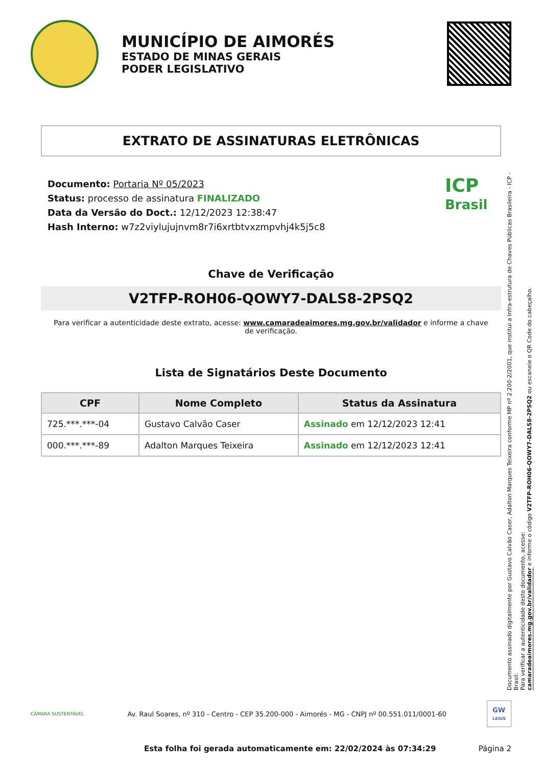MUNICÍPIO DE AIMORÉS
ESTADO DE MINAS GERAIS
PODER LEGISLATIVO
EXTRATO DE ASSINATURAS ELETRÔNICAS
Documento: Portaria Nº 05/2023
Status: processo de assinatura FINALIZADO
Data da Versão do Doct.: 12/12/2023 12:38:47
Hash Interno: w7z2viylujujnvm8r7i6xrtbtvxzmpvhj4k5j5c8
ICP
Brasil
Chave de Verificação
V2TFP-ROH06-QOWY7-DALS8-2PSQ2
Para verificar a autenticidade deste extrato, acesse: www.camaradeaimores.mg.gov.br/validador e informe a chave de verificação.
Lista de Signatários Deste Documento
| CPF | Nome Completo | Status da Assinatura |
| --- | --- | --- |
| 725.***.***-04 | Gustavo Calvão Caser | Assinado em 12/12/2023 12:41 |
| 000.***.***-89 | Adalton Marques Teixeira | Assinado em 12/12/2023 12:41 |
Documento assinado digitalmente por Gustavo Calvão Caser, Adalton Marques Teixeira conforme MP nº 2.200-2/2001, que institui a Infra-estrutura de Chaves Públicas Brasileira - ICP - Brasil.
Para verificar a autenticidade deste documento, acesse:
camaradeaimores.mg.gov.br/validador e informe o código V2TFP-ROH06-QOWY7-DALS8-2PSQ2 ou escaneie o QR Code do cabeçalho.
CÂMARA SUSTENTÁVEL
Av. Raul Soares, nº 310 - Centro - CEP 35.200-000 - Aimorés - MG - CNPJ nº 00.551.011/0001-60
GW
LEGIS
Esta folha foi gerada automaticamente em: 22/02/2024 às 07:34:29 Página 2